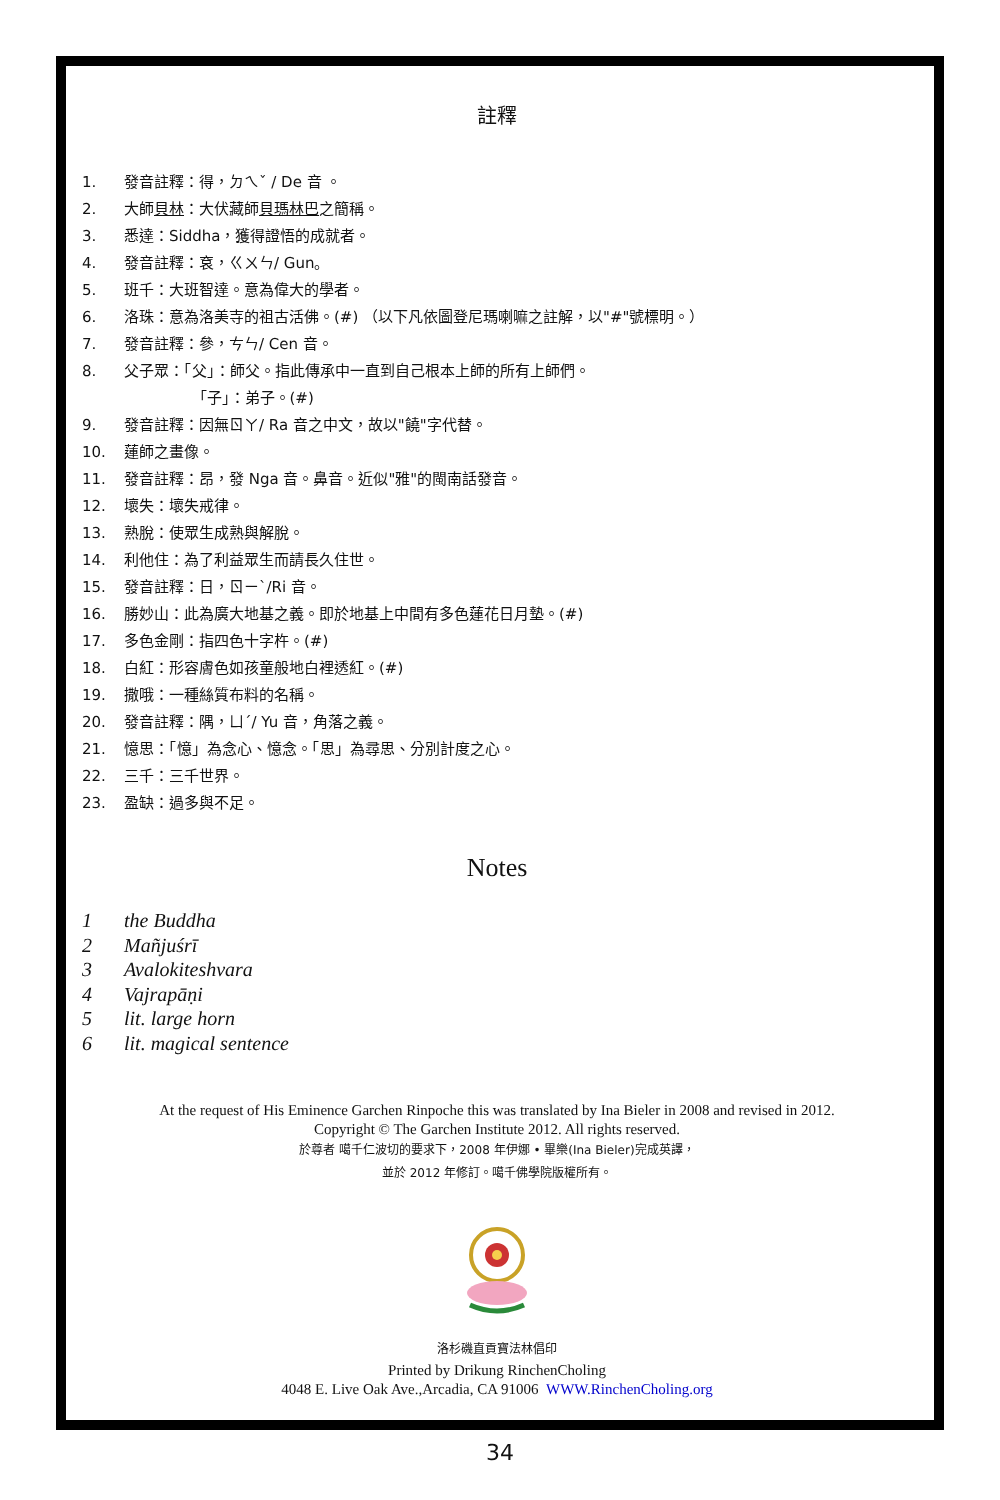註釋
1. 發音註釋：得，ㄉㄟˇ / De 音 。
2. 大師貝林：大伏藏師貝瑪林巴之簡稱。
3. 悉達：Siddha，獲得證悟的成就者。
4. 發音註釋：袞，ㄍㄨㄣ/ Gun。
5. 班千：大班智達。意為偉大的學者。
6. 洛珠：意為洛美寺的祖古活佛。(#) （以下凡依圖登尼瑪喇嘛之註解，以"#"號標明。）
7. 發音註釋：參，ㄘㄣ/ Cen 音。
8. 父子眾：「父」：師父。指此傳承中一直到自己根本上師的所有上師們。
     「子」：弟子。(#)
9. 發音註釋：因無ㄖㄚ/ Ra 音之中文，故以"饒"字代替。
10. 蓮師之畫像。
11. 發音註釋：昂，發 Nga 音。鼻音。近似"雅"的閩南話發音。
12. 壞失：壞失戒律。
13. 熟脫：使眾生成熟與解脫。
14. 利他住：為了利益眾生而請長久住世。
15. 發音註釋：日，ㄖㄧˋ/Ri 音。
16. 勝妙山：此為廣大地基之義。即於地基上中間有多色蓮花日月墊。(#)
17. 多色金剛：指四色十字杵。(#)
18. 白紅：形容膚色如孩童般地白裡透紅。(#)
19. 撒哦：一種絲質布料的名稱。
20. 發音註釋：隅，ㄩˊ/ Yu 音，角落之義。
21. 憶思：「憶」為念心、憶念。「思」為尋思、分別計度之心。
22. 三千：三千世界。
23. 盈缺：過多與不足。
Notes
1 the Buddha
2 Mañjuśrī
3 Avalokiteshvara
4 Vajrapāṇi
5 lit. large horn
6 lit. magical sentence
At the request of His Eminence Garchen Rinpoche this was translated by Ina Bieler in 2008 and revised in 2012.
Copyright © The Garchen Institute 2012. All rights reserved.
於尊者 噶千仁波切的要求下，2008 年伊娜 • 畢樂(Ina Bieler)完成英譯，
並於 2012 年修訂。噶千佛學院版權所有。
洛杉磯直貢寶法林倡印
Printed by Drikung RinchenCholing
4048 E. Live Oak Ave.,Arcadia, CA 91006 WWW.RinchenCholing.org
34